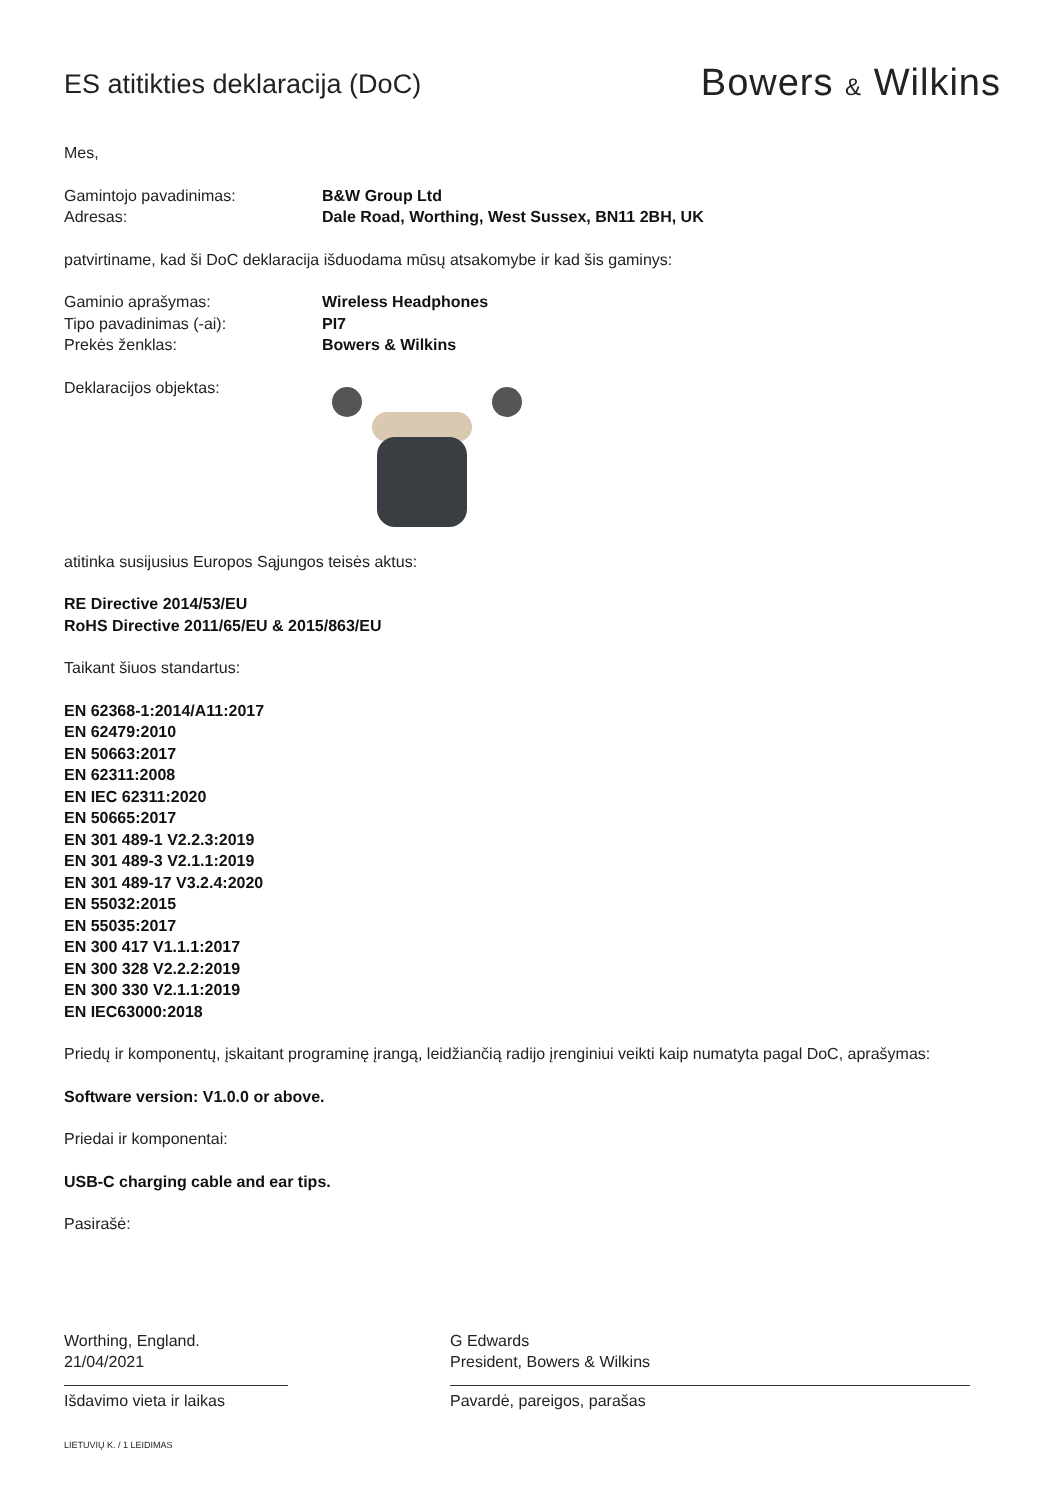ES atitikties deklaracija (DoC)
Bowers & Wilkins
Mes,
Gamintojo pavadinimas: B&W Group Ltd Adresas: Dale Road, Worthing, West Sussex, BN11 2BH, UK
patvirtiname, kad ši DoC deklaracija išduodama mūsų atsakomybe ir kad šis gaminys:
Gaminio aprašymas: Wireless Headphones Tipo pavadinimas (-ai): PI7 Prekės ženklas: Bowers & Wilkins
Deklaracijos objektas:
atitinka susijusius Europos Sąjungos teisės aktus:
RE Directive 2014/53/EU
RoHS Directive 2011/65/EU & 2015/863/EU
Taikant šiuos standartus:
EN 62368-1:2014/A11:2017
EN 62479:2010
EN 50663:2017
EN 62311:2008
EN IEC 62311:2020
EN 50665:2017
EN 301 489-1 V2.2.3:2019
EN 301 489-3 V2.1.1:2019
EN 301 489-17 V3.2.4:2020
EN 55032:2015
EN 55035:2017
EN 300 417 V1.1.1:2017
EN 300 328 V2.2.2:2019
EN 300 330 V2.1.1:2019
EN IEC63000:2018
Priedų ir komponentų, įskaitant programinę įrangą, leidžiančią radijo įrenginiui veikti kaip numatyta pagal DoC, aprašymas:
Software version: V1.0.0 or above.
Priedai ir komponentai:
USB-C charging cable and ear tips.
Pasirašė:
Worthing, England.
21/04/2021
Išdavimo vieta ir laikas
G Edwards
President, Bowers & Wilkins
Pavardė, pareigos, parašas
LIETUVIŲ K. / 1 LEIDIMAS